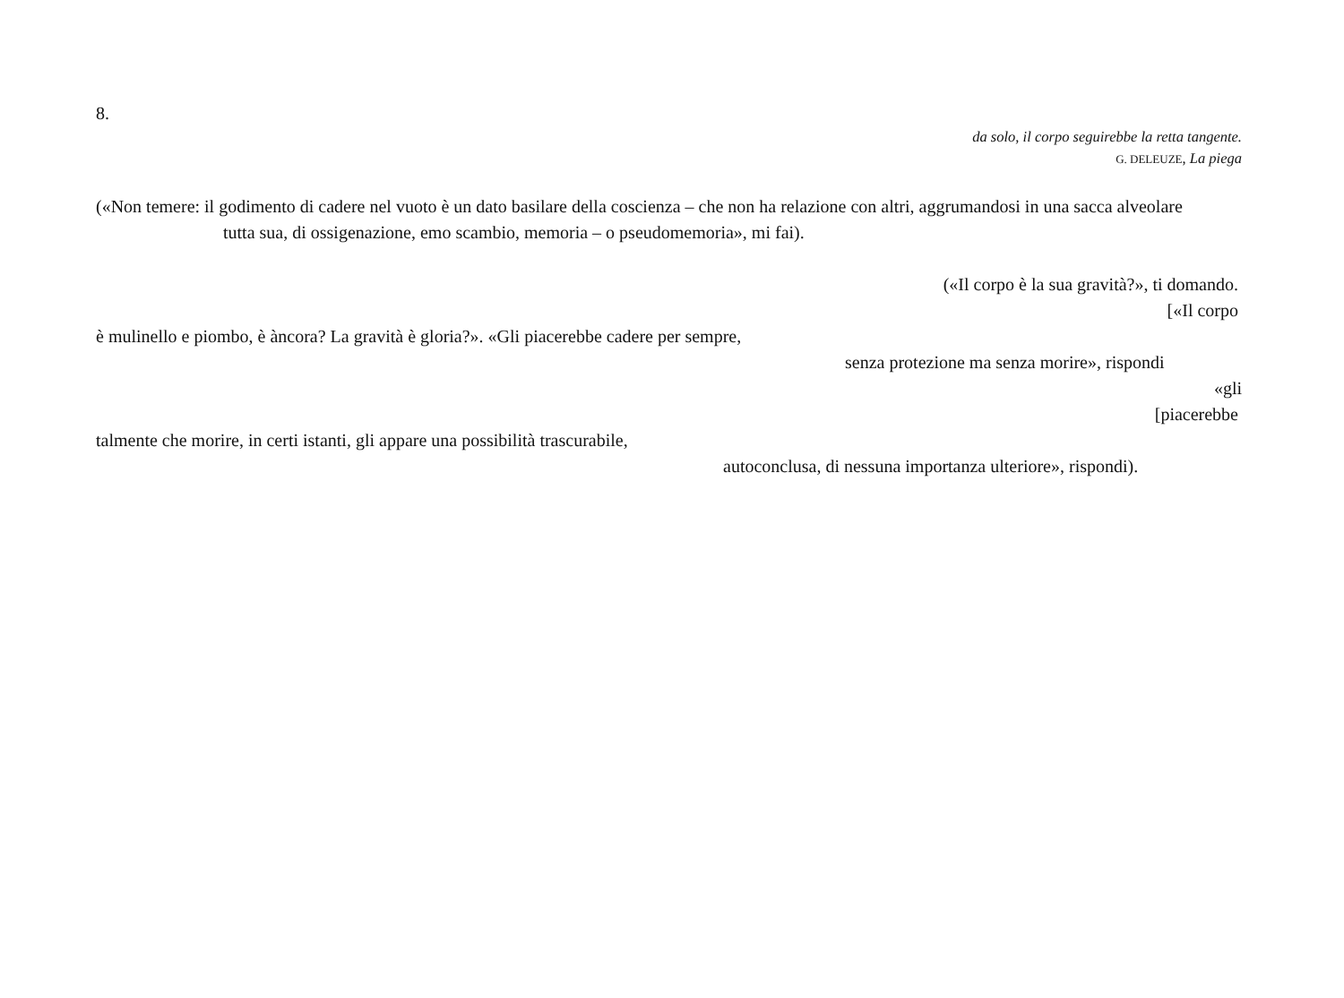8.
da solo, il corpo seguirebbe la retta tangente.
G. DELEUZE, La piega
(«Non temere: il godimento di cadere nel vuoto è un dato basilare della coscienza – che non ha relazione con altri, aggrumandosi in una sacca alveolare
tutta sua, di ossigenazione, emo scambio, memoria – o pseudomemoria», mi fai).
(«Il corpo è la sua gravità?», ti domando.
[«Il corpo
è mulinello e piombo, è àncora? La gravità è gloria?». «Gli piacerebbe cadere per sempre,
senza protezione ma senza morire», rispondi
«gli
[piacerebbe
talmente che morire, in certi istanti, gli appare una possibilità trascurabile,
autoconclusa, di nessuna importanza ulteriore», rispondi).